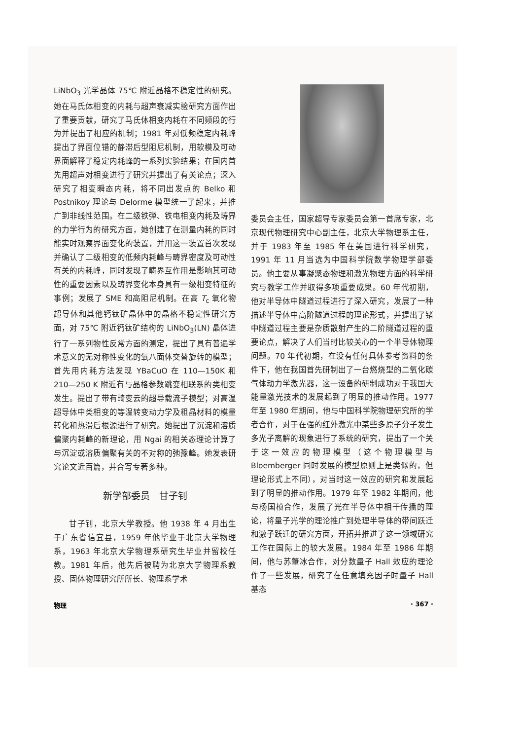LiNbO<sub>3</sub> 光学晶体 75℃ 附近晶格不稳定性的研究。她在马氏体相变的内耗与超声衰减实验研究方面作出了重要贡献，研究了马氏体相变内耗在不同频段的行为并提出了相应的机制；1981 年对低频稳定内耗峰提出了界面位错的静滞后型阻尼机制，用软模及可动界面解释了稳定内耗峰的一系列实验结果；在国内首先用超声对相变进行了研究并提出了有关论点；深入研究了相变瞬态内耗，将不同出发点的 Belko 和 Postnikoy 理论与 Delorme 模型统一了起来，并推广到非线性范围。在二级铁弹、铁电相变内耗及畴界的力学行为的研究方面，她创建了在测量内耗的同时能实时观察界面变化的装置，并用这一装置首次发现并确认了二级相变的低频内耗峰与畴界密度及可动性有关的内耗峰，同时发现了畴界互作用是影响其可动性的重要因素以及畴界变化本身具有一级相变特征的事例；发展了 SME 和高阻尼机制。在高 T<sub>c</sub> 氧化物超导体和其他钙钛矿晶体中的晶格不稳定性研究方面，对 75℃ 附近钙钛矿结构的 LiNbO<sub>3</sub>(LN) 晶体进行了一系列物性反常方面的测定，提出了具有普遍学术意义的无对称性变化的氧八面体交替旋转的模型；首先用内耗方法发现 YBaCuO 在 110—150K 和 210—250 K 附近有与晶格参数跳变相联系的类相变发生。提出了带有畸变云的超导载流子模型；对高温超导体中类相变的等温转变动力学及粗晶材料的模量转化和热滞后根源进行了研究。她提出了沉淀和溶质偏聚内耗峰的新理论，用 Ngai 的相关态理论计算了与沉淀或溶质偏聚有关的不对称的弛豫峰。她发表研究论文近百篇，并合写专著多种。
新学部委员　甘子钊
甘子钊，北京大学教授。他 1938 年 4 月出生于广东省信宜县，1959 年他毕业于北京大学物理系，1963 年北京大学物理系研究生毕业并留校任教。1981 年后，他先后被聘为北京大学物理系教授、固体物理研究所所长、物理系学术
委员会主任，国家超导专家委员会第一首席专家，北京现代物理研究中心副主任，北京大学物理系主任，并于 1983 年至 1985 年在美国进行科学研究，1991 年 11 月当选为中国科学院数学物理学部委员。他主要从事凝聚态物理和激光物理方面的科学研究与教学工作并取得多项重要成果。60 年代初期，他对半导体中隧道过程进行了深入研究，发展了一种描述半导体中高阶隧道过程的理论形式，并提出了锗中隧道过程主要是杂质散射产生的二阶隧道过程的重要论点，解决了人们当时比较关心的一个半导体物理问题。70 年代初期，在没有任何具体参考资料的条件下，他在我国首先研制出了一台燃烧型的二氧化碳气体动力学激光器，这一设备的研制成功对于我国大能量激光技术的发展起到了明显的推动作用。1977 年至 1980 年期间，他与中国科学院物理研究所的学者合作，对于在强的红外激光中某些多原子分子发生多光子离解的现象进行了系统的研究，提出了一个关于这一效应的物理模型（这个物理模型与 Bloemberger 同时发展的模型原则上是类似的，但理论形式上不同），对当时这一效应的研究和发展起到了明显的推动作用。1979 年至 1982 年期间，他与杨国桢合作，发展了光在半导体中相干传播的理论，将量子光学的理论推广到处理半导体的带间跃迁和激子跃迁的研究方面，开拓并推进了这一领域研究工作在国际上的较大发展。1984 年至 1986 年期间，他与苏肇冰合作，对分数量子 Hall 效应的理论作了一些发展，研究了在任意填充因子时量子 Hall 基态
物理 · 367 ·